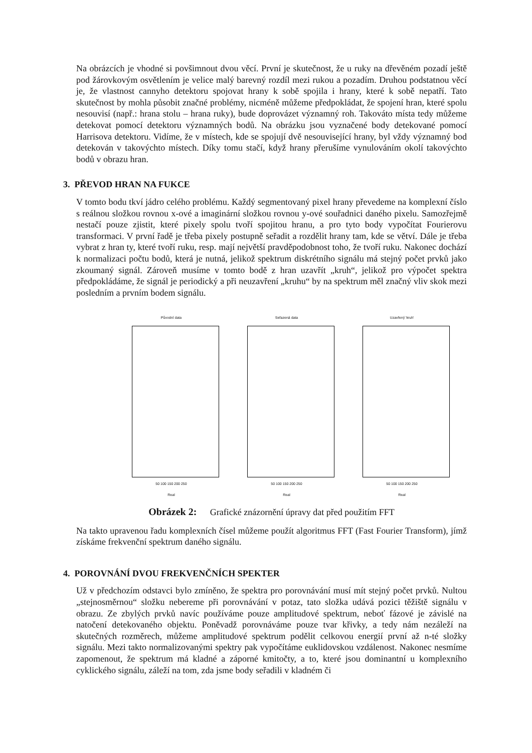Na obrázcích je vhodné si povšimnout dvou věcí. První je skutečnost, že u ruky na dřevěném pozadí ještě pod žárovkovým osvětlením je velice malý barevný rozdíl mezi rukou a pozadím. Druhou podstatnou věcí je, že vlastnost cannyho detektoru spojovat hrany k sobě spojila i hrany, které k sobě nepatří. Tato skutečnost by mohla působit značné problémy, nicméně můžeme předpokládat, že spojení hran, které spolu nesouvisí (např.: hrana stolu – hrana ruky), bude doprovázet významný roh. Takováto místa tedy můžeme detekovat pomocí detektoru významných bodů. Na obrázku jsou vyznačené body detekované pomocí Harrisova detektoru. Vidíme, že v místech, kde se spojují dvě nesouvisející hrany, byl vždy významný bod detekován v takovýchto místech. Díky tomu stačí, když hrany přerušíme vynulováním okolí takovýchto bodů v obrazu hran.
3. PŘEVOD HRAN NA FUKCE
V tomto bodu tkví jádro celého problému. Každý segmentovaný pixel hrany převedeme na komplexní číslo s reálnou složkou rovnou x-ové a imaginární složkou rovnou y-ové souřadnici daného pixelu. Samozřejmě nestačí pouze zjistit, které pixely spolu tvoří spojitou hranu, a pro tyto body vypočítat Fourierovu transformaci. V první řadě je třeba pixely postupně seřadit a rozdělit hrany tam, kde se větví. Dále je třeba vybrat z hran ty, které tvoří ruku, resp. mají největší pravděpodobnost toho, že tvoří ruku. Nakonec dochází k normalizaci počtu bodů, která je nutná, jelikož spektrum diskrétního signálu má stejný počet prvků jako zkoumaný signál. Zároveň musíme v tomto bodě z hran uzavřít „kruh“, jelikož pro výpočet spektra předpokládáme, že signál je periodický a při neuzavření „kruhu“ by na spektrum měl značný vliv skok mezi posledním a prvním bodem signálu.
Původní data
50 100 150 200 250
Real
Seřazená data
50 100 150 200 250
Real
Uzavřený 'kruh'
50 100 150 200 250
Real
Obrázek 2: Grafické znázornění úpravy dat před použitím FFT
Na takto upravenou řadu komplexních čísel můžeme použít algoritmus FFT (Fast Fourier Transform), jímž získáme frekvenční spektrum daného signálu.
4. POROVNÁNÍ DVOU FREKVENČNÍCH SPEKTER
Už v předchozím odstavci bylo zmíněno, že spektra pro porovnávání musí mít stejný počet prvků. Nultou „stejnosměrnou“ složku nebereme při porovnávání v potaz, tato složka udává pozici těžiště signálu v obrazu. Ze zbylých prvků navíc používáme pouze amplitudové spektrum, neboť fázové je závislé na natočení detekovaného objektu. Poněvadž porovnáváme pouze tvar křivky, a tedy nám nezáleží na skutečných rozměrech, můžeme amplitudové spektrum podělit celkovou energií první až n-té složky signálu. Mezi takto normalizovanými spektry pak vypočítáme euklidovskou vzdálenost. Nakonec nesmíme zapomenout, že spektrum má kladné a záporné kmitočty, a to, které jsou dominantní u komplexního cyklického signálu, záleží na tom, zda jsme body seřadili v kladném či